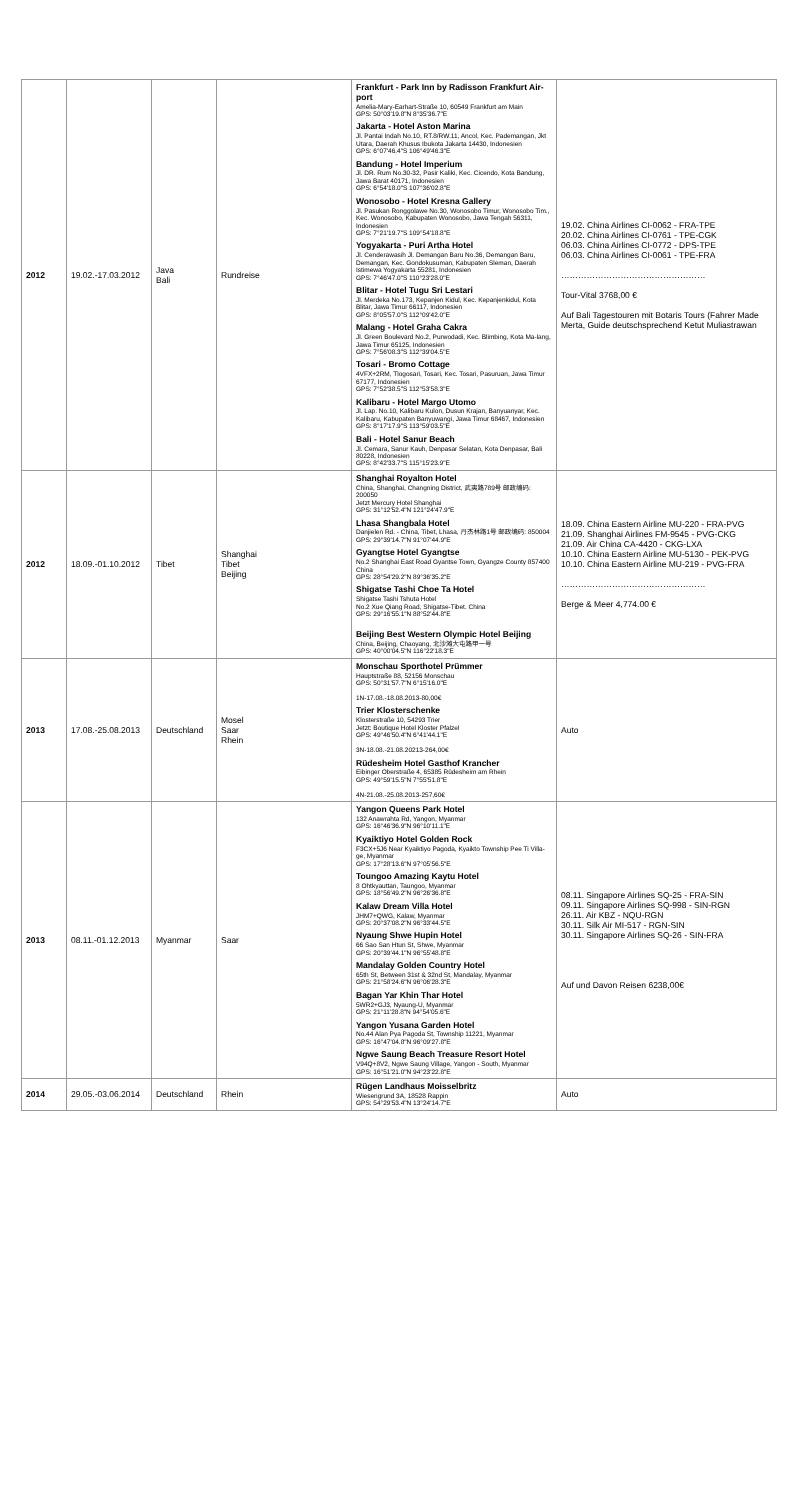| 2012 | 19.02.-17.03.2012 | Java Bali | Rundreise | Frankfurt - Park Inn by Radisson Frankfurt Air-port Amelia-Mary-Earhart-Straße 10, 60549 Frankfurt am Main GPS: 50°03'19.8"N 8°35'36.7"E Jakarta - Hotel Aston Marina Jl. Pantai Indah No.10, RT.8/RW.11, Ancol, Kec. Pademangan, Jkt Utara, Daerah Khusus Ibukota Jakarta 14430, Indonesien GPS: 6°07'46.4"S 106°49'46.3"E Bandung - Hotel Imperium Jl. DR. Rum No.30-32, Pasir Kaliki, Kec. Cicendo, Kota Bandung, Jawa Barat 40171, Indonesien GPS: 6°54'18.0"S 107°36'02.8"E Wonosobo - Hotel Kresna Gallery Jl. Pasukan Ronggolawe No.30, Wonosobo Timur, Wonosobo Tim., Kec. Wonosobo, Kabupaten Wonosobo, Jawa Tengah 56311, Indonesien GPS: 7°21'19.7"S 109°54'18.8"E Yogyakarta - Puri Artha Hotel Jl. Cenderawasih Jl. Demangan Baru No.36, Demangan Baru, Demangan, Kec. Gondokusuman, Kabupaten Sleman, Daerah Istimewa Yogyakarta 55281, Indonesien GPS: 7°46'47.0"S 110°23'28.0"E Blitar - Hotel Tugu Sri Lestari Jl. Merdeka No.173, Kepanjen Kidul, Kec. Kepanjenkidul, Kota Blitar, Jawa Timur 66117, Indonesien GPS: 8°05'57.0"S 112°09'42.0"E Malang - Hotel Graha Cakra Jl. Green Boulevard No.2, Purwodadi, Kec. Blimbing, Kota Ma-lang, Jawa Timur 65125, Indonesien GPS: 7°56'08.3"S 112°39'04.5"E Tosari - Bromo Cottage 4VFX+2RM, Tlogosari, Tosari, Kec. Tosari, Pasuruan, Jawa Timur 67177, Indonesien GPS: 7°52'38.5"S 112°53'58.3"E Kalibaru - Hotel Margo Utomo Jl. Lap. No.10, Kalibaru Kulon, Dusun Krajan, Banyuanyar, Kec. Kalibaru, Kabupaten Banyuwangi, Jawa Timur 68467, Indonesien GPS: 8°17'17.9"S 113°59'03.5"E Bali - Hotel Sanur Beach Jl. Cemara, Sanur Kauh, Denpasar Selatan, Kota Denpasar, Bali 80228, Indonesien GPS: 8°42'33.7"S 115°15'23.9"E | 19.02. China Airlines CI-0062 - FRA-TPE 20.02. China Airlines CI-0761 - TPE-CGK 06.03. China Airlines CI-0772 - DPS-TPE 06.03. China Airlines CI-0061 - TPE-FRA …………………………………………… Tour-Vital 3768,00 € Auf Bali Tagestouren mit Botaris Tours (Fahrer Made Merta, Guide deutschsprechend Ketut Muliastrawan |
| 2012 | 18.09.-01.10.2012 | Tibet | Shanghai Tibet Beijing | Shanghai Royalton Hotel China, Shanghai, Changning District, 武夷路789号 邮政编码: 200050 Jetzt Mercury Hotel Shanghai GPS: 31°12'52.4"N 121°24'47.9"E Lhasa Shangbala Hotel Danjielen Rd. - China, Tibet, Lhasa, 丹杰林路1号 邮政编码: 850004 GPS: 29°39'14.7"N 91°07'44.9"E Gyangtse Hotel Gyangtse No.2 Shanghai East Road Gyantse Town, Gyangze County 857400 China GPS: 28°54'29.2"N 89°36'35.2"E Shigatse Tashi Choe Ta Hotel Shigatse Tashi Tshuta Hotel No.2 Xue Qiang Road, Shigatse-Tibet. China GPS: 29°16'55.1"N 88°52'44.8"E Beijing Best Western Olympic Hotel Beijing China, Beijing, Chaoyang, 北沙滩大屯路甲一号 GPS: 40°00'04.5"N 116°22'18.3"E | 18.09. China Eastern Airline MU-220 - FRA-PVG 21.09. Shanghai Airlines FM-9545 - PVG-CKG 21.09. Air China CA-4420 - CKG-LXA 10.10. China Eastern Airline MU-5130 - PEK-PVG 10.10. China Eastern Airline MU-219 - PVG-FRA …………………………………………… Berge & Meer 4,774.00 € |
| 2013 | 17.08.-25.08.2013 | Deutschland | Mosel Saar Rhein | Monschau Sporthotel Prümmer Hauptstraße 88, 52156 Monschau GPS: 50°31'57.7"N 6°15'16.0"E 1N-17.08.-18.08.2013-80,00€ Trier Klosterschenke Klosterstraße 10, 54293 Trier Jetzt: Boutique Hotel Kloster Pfalzel GPS: 49°46'50.4"N 6°41'44.1"E 3N-18.08.-21.08.20213-264,00€ Rüdesheim Hotel Gasthof Krancher Eibinger Oberstraße 4, 65385 Rüdesheim am Rhein GPS: 49°59'15.5"N 7°55'51.8"E 4N-21.08.-25.08.2013-257,60€ | Auto |
| 2013 | 08.11.-01.12.2013 | Myanmar | Saar | Yangon Queens Park Hotel 132 Anawrahta Rd, Yangon, Myanmar GPS: 16°46'36.9"N 96°10'11.1"E Kyaiktiyo Hotel Golden Rock F3CX+5J6 Near Kyaiktiyo Pagoda, Kyaikto Township Pee Ti Villa-ge, Myanmar GPS: 17°28'13.6"N 97°05'56.5"E Toungoo Amazing Kaytu Hotel 8 Ohtkyauttan, Taungoo, Myanmar GPS: 18°56'49.2"N 96°26'36.8"E Kalaw Dream Villa Hotel JHM7+QWG, Kalaw, Myanmar GPS: 20°37'08.2"N 96°33'44.5"E Nyaung Shwe Hupin Hotel 66 Sao San Htun St, Shwe, Myanmar GPS: 20°39'44.1"N 96°55'48.8"E Mandalay Golden Country Hotel 65th St, Between 31st & 32nd St, Mandalay, Myanmar GPS: 21°58'24.6"N 96°06'28.3"E Bagan Yar Khin Thar Hotel 5WR2+GJ3, Nyaung-U, Myanmar GPS: 21°11'28.8"N 94°54'05.6"E Yangon Yusana Garden Hotel No.44 Alan Pya Pagoda St, Township 11221, Myanmar GPS: 16°47'04.8"N 96°09'27.8"E Ngwe Saung Beach Treasure Resort Hotel V94Q+8V2, Ngwe Saung Village, Yangon - South, Myanmar GPS: 16°51'21.0"N 94°23'22.8"E | 08.11. Singapore Airlines SQ-25 - FRA-SIN 09.11. Singapore Airlines SQ-998 - SIN-RGN 26.11. Air KBZ - NQU-RGN 30.11. Silk Air MI-517 - RGN-SIN 30.11. Singapore Airlines SQ-26 - SIN-FRA Auf und Davon Reisen 6238,00€ |
| 2014 | 29.05.-03.06.2014 | Deutschland | Rhein | Rügen Landhaus Moisselbritz Wiesengrund 3A, 18528 Rappin GPS: 54°29'53.4"N 13°24'14.7"E | Auto |